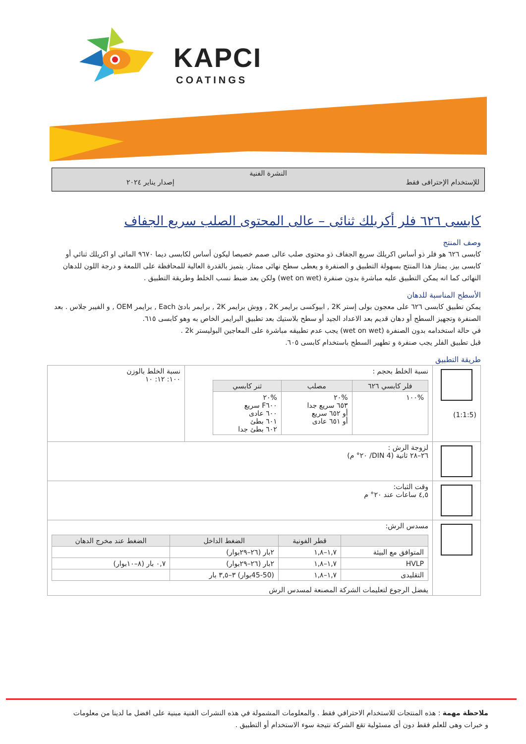KAPCI
COATINGS
النشرة الفنية
للإستخدام الإحترافى فقط إصدار يناير ٢٠٢٤
كابسى ٦٢٦ فلر أكريلك ثنائى – عالى المحتوى الصلب سريع الجفاف
وصف المنتج
كابسى ٦٢٦ هو فلر ذو أساس اكريلك سريع الجفاف ذو محتوى صلب عالى صمم خصيصا ليكون أساس لكابسى ديما ٩٦٧٠ المائى او اكريلك ثنائي أو كابسى بيز. يمتاز هذا المنتج بسهولة التطبيق و الصنفرة و يعطى سطح نهائى ممتاز. يتميز بالقدرة العالية للمحافظة على اللمعة و درجة اللون للدهان النهائى كما انه يمكن التطبيق عليه مباشرة بدون صنفرة (wet on wet) ولكن بعد ضبط نسب الخلط وطريقة التطبيق .
الأسطح المناسبة للدهان
يمكن تطبيق كابسى ٦٢٦ على معجون بولى إستر 2K , ابيوكسى برايمر 2K , ووش برايمر 2K , برايمر بادئ Each , برايمر OEM , و الفيبر جلاس . بعد الصنفرة وتجهيز السطح أو دهان قديم بعد الاعداد الجيد أو سطح بلاستيك بعد تطبيق البرايمر الخاص به وهو كابسى ٦١٥.
في حالة استخدامه بدون الصنفرة (wet on wet) يجب عدم تطبيقه مباشرة على المعاجين البوليستر 2k .
قبل تطبيق الفلر يجب صنفرة و تطهير السطح باستخدام كابسى ٦٠٥.
طريقة التطبيق
| (1:1:5) | نسبة الخلط بحجم : / فلر كابسي ٦٢٦ / مصلب / ثنر كابسي / / --- / --- / --- / / %١٠٠ / %٢٠ ٦٥٣ سريع جدا أو ٦٥٢ سريع أو ٦٥١ عادى / %٢٠ F٦٠٠ سريع ٦٠٠ عادى ٦٠١ بطئ ٦٠٢ بطئ جدا / | نسبة الخلط بالوزن ١٠٠: ١٢: ١٠ |
| | لزوجة الرش : ٢٦–٢٨ ثانية (DIN 4/ ٢٠° م) | |
| | وقت الثبات: ٤,٥ ساعات عند ٢٠° م | |
| | مسدس الرش: / / قطر الفونية / الضغط الداخل / الضغط عند مخرج الدهان / / --- / --- / --- / --- / / المتوافق مع البيئة / ١,٧–١,٨ / ٢بار (٢٦–٢٩بوار) / / / HVLP / ١,٧–١,٨ / ٢بار (٢٦–٢٩بوار) / ٠,٧ بار (٨–١٠بوار) / / التقليدى / ١,٧–١,٨ / (45-50بوار) ٣–٣,٥ بار / / يفضل الرجوع لتعليمات الشركة المصنعة لمسدس الرش | |
ملاحظة مهمة : هذه المنتجات للاستخدام الاحترافي فقط . والمعلومات المشمولة في هذه النشرات الفنية مبنية على افضل ما لدينا من معلومات و خبرات وهى للعلم فقط دون أى مسئولية تقع الشركة نتيجة سوء الاستخدام أو التطبيق .